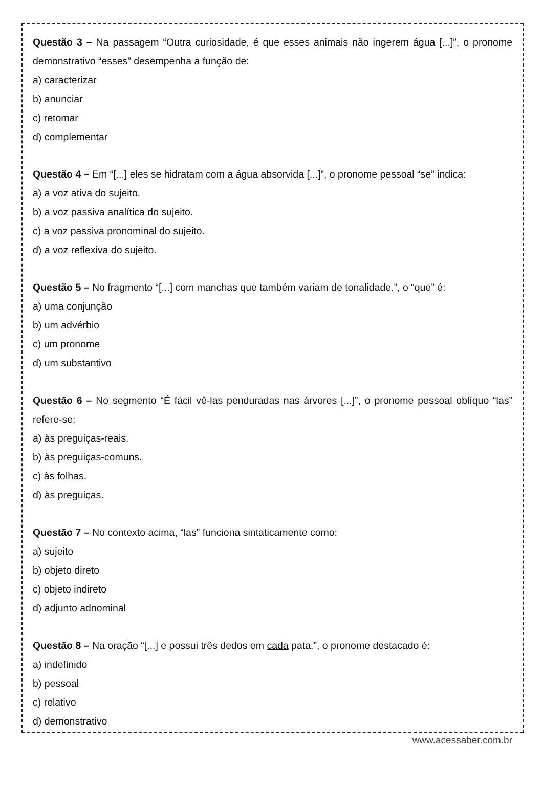Questão 3 – Na passagem “Outra curiosidade, é que esses animais não ingerem água [...]”, o pronome demonstrativo “esses” desempenha a função de:
a) caracterizar
b) anunciar
c) retomar
d) complementar
Questão 4 – Em “[...] eles se hidratam com a água absorvida [...]”, o pronome pessoal “se” indica:
a) a voz ativa do sujeito.
b) a voz passiva analítica do sujeito.
c) a voz passiva pronominal do sujeito.
d) a voz reflexiva do sujeito.
Questão 5 – No fragmento “[...] com manchas que também variam de tonalidade.”, o “que” é:
a) uma conjunção
b) um advérbio
c) um pronome
d) um substantivo
Questão 6 – No segmento “É fácil vê-las penduradas nas árvores [...]”, o pronome pessoal oblíquo “las” refere-se:
a) às preguiças-reais.
b) às preguiças-comuns.
c) às folhas.
d) às preguiças.
Questão 7 – No contexto acima, “las” funciona sintaticamente como:
a) sujeito
b) objeto direto
c) objeto indireto
d) adjunto adnominal
Questão 8 – Na oração “[...] e possui três dedos em cada pata.”, o pronome destacado é:
a) indefinido
b) pessoal
c) relativo
d) demonstrativo
www.acessaber.com.br